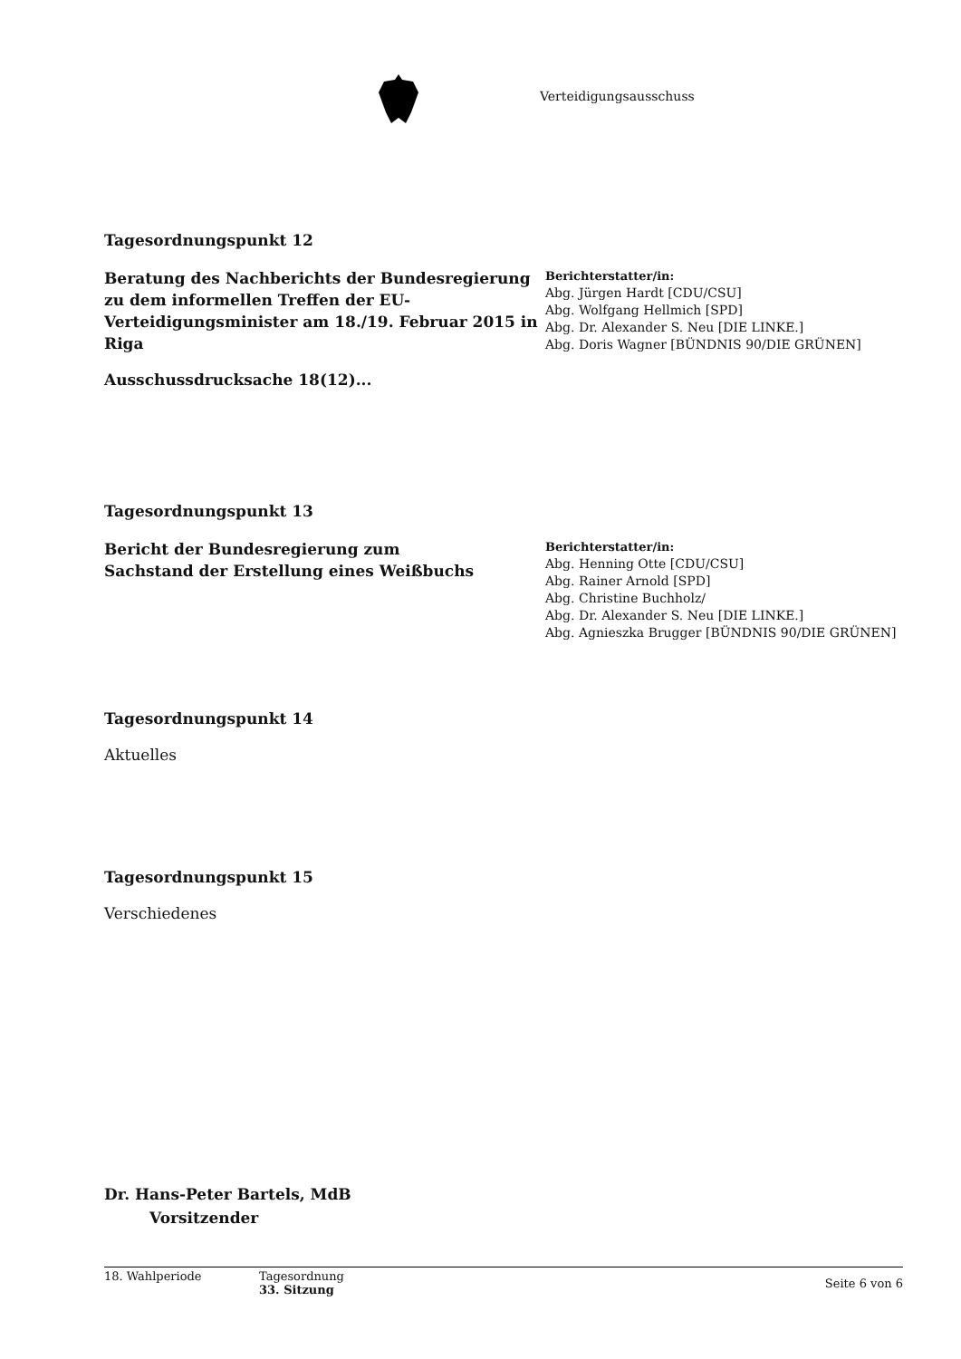Verteidigungsausschuss
Tagesordnungspunkt 12
Beratung des Nachberichts der Bundesregierung zu dem informellen Treffen der EU-Verteidigungsminister am 18./19. Februar 2015 in Riga
Berichterstatter/in:
Abg. Jürgen Hardt [CDU/CSU]
Abg. Wolfgang Hellmich [SPD]
Abg. Dr. Alexander S. Neu [DIE LINKE.]
Abg. Doris Wagner [BÜNDNIS 90/DIE GRÜNEN]
Ausschussdrucksache 18(12)...
Tagesordnungspunkt 13
Bericht der Bundesregierung zum
Sachstand der Erstellung eines Weißbuchs
Berichterstatter/in:
Abg. Henning Otte [CDU/CSU]
Abg. Rainer Arnold [SPD]
Abg. Christine Buchholz/
Abg. Dr. Alexander S. Neu [DIE LINKE.]
Abg. Agnieszka Brugger [BÜNDNIS 90/DIE GRÜNEN]
Tagesordnungspunkt 14
Aktuelles
Tagesordnungspunkt 15
Verschiedenes
Dr. Hans-Peter Bartels, MdB
Vorsitzender
18. Wahlperiode Tagesordnung
33. Sitzung
Seite 6 von 6